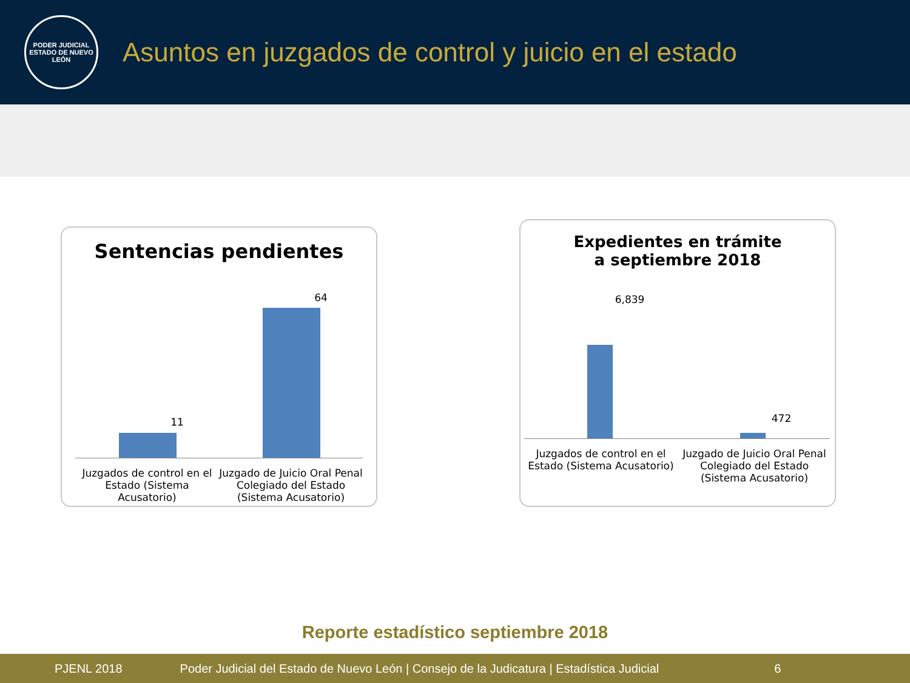PODER JUDICIAL
ESTADO DE NUEVO LEÓN
Asuntos en juzgados de control y juicio en el estado
Sentencias pendientes
11
64
Juzgados de control en el Estado (Sistema Acusatorio)
Juzgado de Juicio Oral Penal Colegiado del Estado (Sistema Acusatorio)
Expedientes en trámite
a septiembre 2018
6,839
472
Juzgados de control en el Estado (Sistema Acusatorio)
Juzgado de Juicio Oral Penal Colegiado del Estado (Sistema Acusatorio)
Reporte estadístico septiembre 2018
PJENL 2018 Poder Judicial del Estado de Nuevo León | Consejo de la Judicatura | Estadística Judicial 6